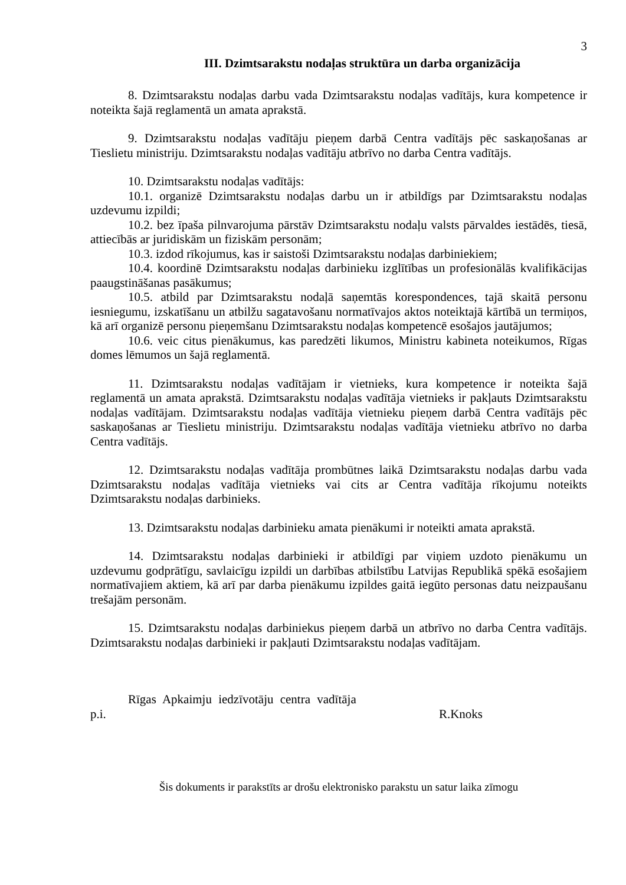3
III. Dzimtsarakstu nodaļas struktūra un darba organizācija
8. Dzimtsarakstu nodaļas darbu vada Dzimtsarakstu nodaļas vadītājs, kura kompetence ir noteikta šajā reglamentā un amata aprakstā.
9. Dzimtsarakstu nodaļas vadītāju pieņem darbā Centra vadītājs pēc saskaņošanas ar Tieslietu ministriju. Dzimtsarakstu nodaļas vadītāju atbrīvo no darba Centra vadītājs.
10. Dzimtsarakstu nodaļas vadītājs:
10.1. organizē Dzimtsarakstu nodaļas darbu un ir atbildīgs par Dzimtsarakstu nodaļas uzdevumu izpildi;
10.2. bez īpaša pilnvarojuma pārstāv Dzimtsarakstu nodaļu valsts pārvaldes iestādēs, tiesā, attiecībās ar juridiskām un fiziskām personām;
10.3. izdod rīkojumus, kas ir saistoši Dzimtsarakstu nodaļas darbiniekiem;
10.4. koordinē Dzimtsarakstu nodaļas darbinieku izglītības un profesionālās kvalifikācijas paaugstināšanas pasākumus;
10.5. atbild par Dzimtsarakstu nodaļā saņemtās korespondences, tajā skaitā personu iesniegumu, izskatīšanu un atbilžu sagatavošanu normatīvajos aktos noteiktajā kārtībā un termiņos, kā arī organizē personu pieņemšanu Dzimtsarakstu nodaļas kompetencē esošajos jautājumos;
10.6. veic citus pienākumus, kas paredzēti likumos, Ministru kabineta noteikumos, Rīgas domes lēmumos un šajā reglamentā.
11. Dzimtsarakstu nodaļas vadītājam ir vietnieks, kura kompetence ir noteikta šajā reglamentā un amata aprakstā. Dzimtsarakstu nodaļas vadītāja vietnieks ir pakļauts Dzimtsarakstu nodaļas vadītājam. Dzimtsarakstu nodaļas vadītāja vietnieku pieņem darbā Centra vadītājs pēc saskaņošanas ar Tieslietu ministriju. Dzimtsarakstu nodaļas vadītāja vietnieku atbrīvo no darba Centra vadītājs.
12. Dzimtsarakstu nodaļas vadītāja prombūtnes laikā Dzimtsarakstu nodaļas darbu vada Dzimtsarakstu nodaļas vadītāja vietnieks vai cits ar Centra vadītāja rīkojumu noteikts Dzimtsarakstu nodaļas darbinieks.
13. Dzimtsarakstu nodaļas darbinieku amata pienākumi ir noteikti amata aprakstā.
14. Dzimtsarakstu nodaļas darbinieki ir atbildīgi par viņiem uzdoto pienākumu un uzdevumu godprātīgu, savlaicīgu izpildi un darbības atbilstību Latvijas Republikā spēkā esošajiem normatīvajiem aktiem, kā arī par darba pienākumu izpildes gaitā iegūto personas datu neizpaušanu trešajām personām.
15. Dzimtsarakstu nodaļas darbiniekus pieņem darbā un atbrīvo no darba Centra vadītājs. Dzimtsarakstu nodaļas darbinieki ir pakļauti Dzimtsarakstu nodaļas vadītājam.
Rīgas Apkaimju iedzīvotāju centra vadītāja
p.i. R.Knoks
Šis dokuments ir parakstīts ar drošu elektronisko parakstu un satur laika zīmogu